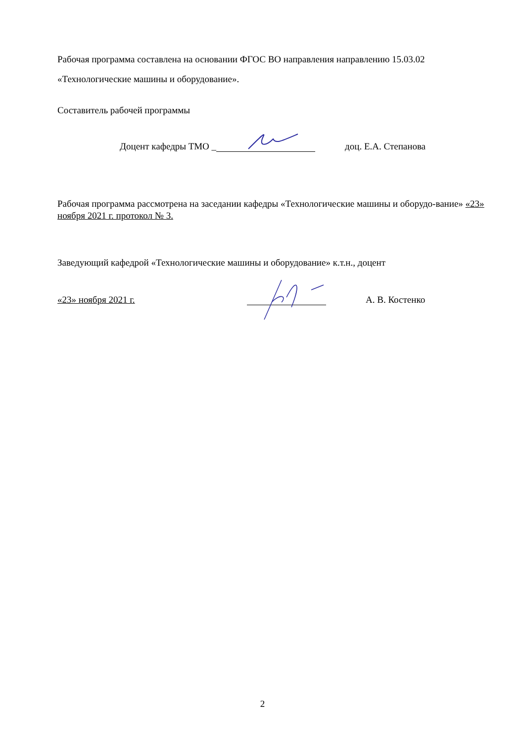Рабочая программа составлена на основании ФГОС ВО направления направлению 15.03.02 «Технологические машины и оборудование».
Составитель рабочей программы
Доцент кафедры ТМО _ доц. Е.А. Степанова
Рабочая программа рассмотрена на заседании кафедры «Технологические машины и оборудо-вание» «23» ноября 2021 г. протокол № 3.
Заведующий кафедрой «Технологические машины и оборудование» к.т.н., доцент
«23» ноября 2021 г. А. В. Костенко
2